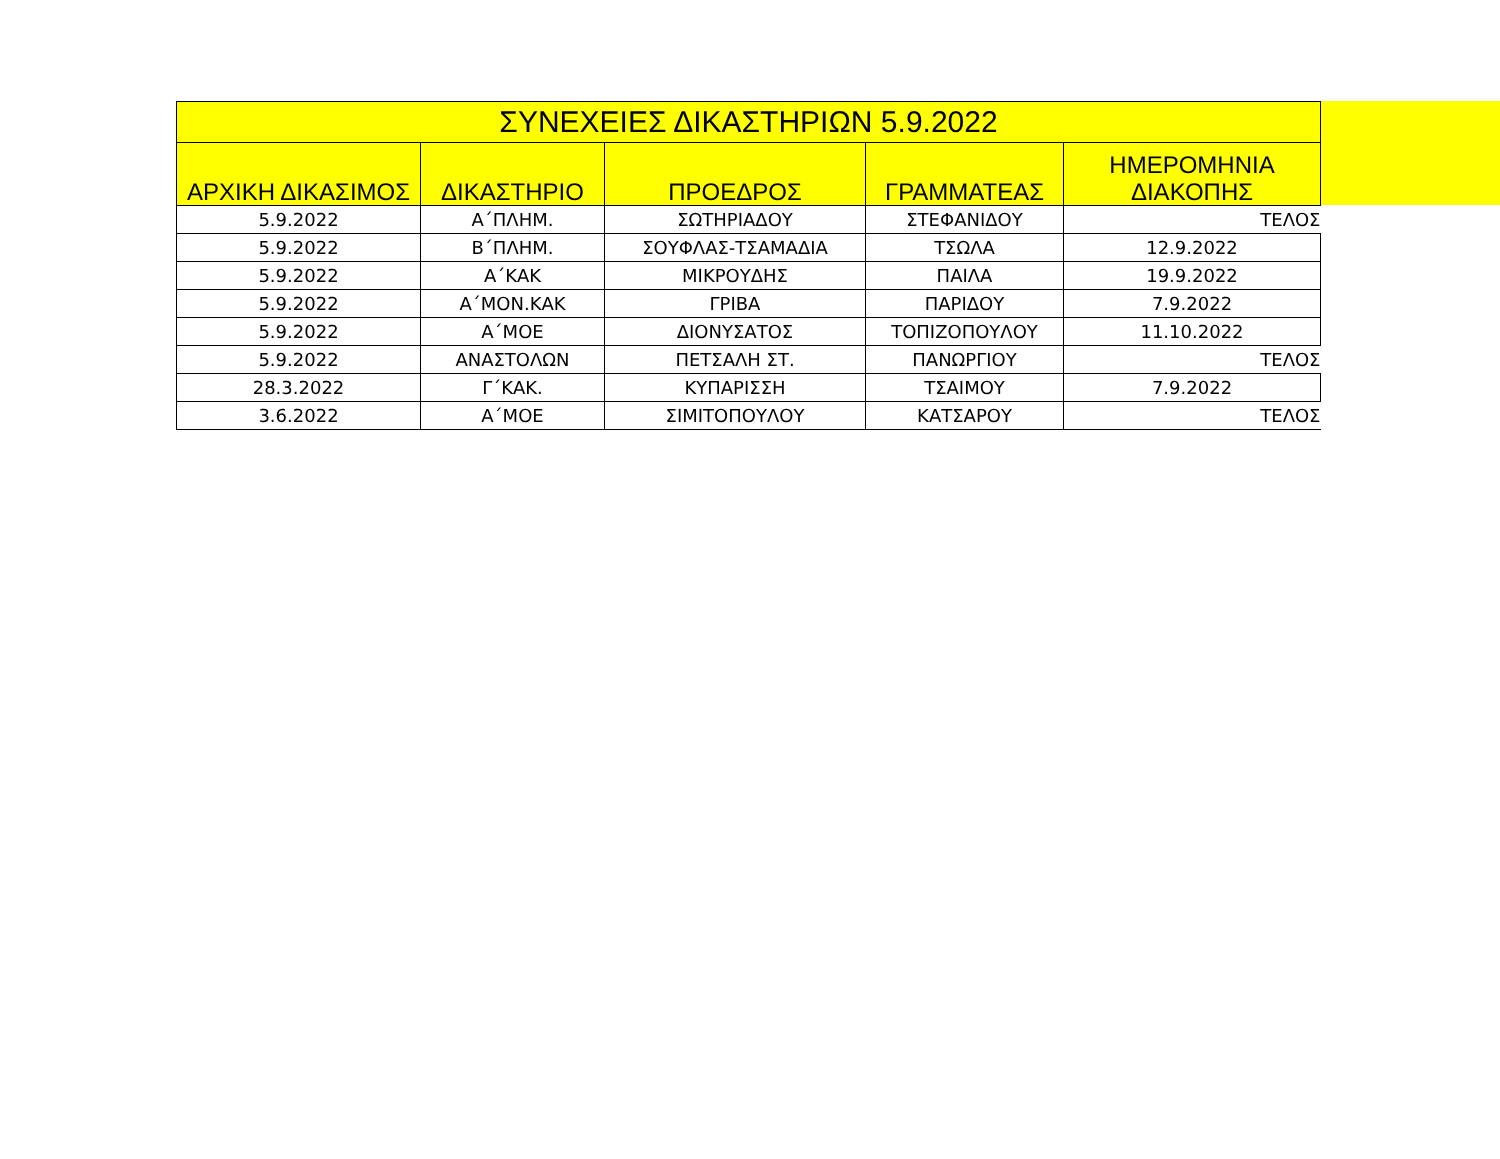| ΣΥΝΕΧΕΙΕΣ ΔΙΚΑΣΤΗΡΙΩΝ 5.9.2022 | | | | |
| --- | --- | --- | --- | --- |
| ΑΡΧΙΚΗ ΔΙΚΑΣΙΜΟΣ | ΔΙΚΑΣΤΗΡΙΟ | ΠΡΟΕΔΡΟΣ | ΓΡΑΜΜΑΤΕΑΣ | ΗΜΕΡΟΜΗΝΙΑ ΔΙΑΚΟΠΗΣ |
| 5.9.2022 | Α΄ΠΛΗΜ. | ΣΩΤΗΡΙΑΔΟΥ | ΣΤΕΦΑΝΙΔΟΥ | ΤΕΛΟΣ |
| 5.9.2022 | Β΄ΠΛΗΜ. | ΣΟΥΦΛΑΣ-ΤΣΑΜΑΔΙΑ | ΤΣΩΛΑ | 12.9.2022 |
| 5.9.2022 | Α΄ΚΑΚ | ΜΙΚΡΟΥΔΗΣ | ΠΑΙΛΑ | 19.9.2022 |
| 5.9.2022 | Α΄ΜΟΝ.ΚΑΚ | ΓΡΙΒΑ | ΠΑΡΙΔΟΥ | 7.9.2022 |
| 5.9.2022 | Α΄ΜΟΕ | ΔΙΟΝΥΣΑΤΟΣ | ΤΟΠΙΖΟΠΟΥΛΟΥ | 11.10.2022 |
| 5.9.2022 | ΑΝΑΣΤΟΛΩΝ | ΠΕΤΣΑΛΗ ΣΤ. | ΠΑΝΩΡΓΙΟΥ | ΤΕΛΟΣ |
| 28.3.2022 | Γ΄ΚΑΚ. | ΚΥΠΑΡΙΣΣΗ | ΤΣΑΙΜΟΥ | 7.9.2022 |
| 3.6.2022 | Α΄ΜΟΕ | ΣΙΜΙΤΟΠΟΥΛΟΥ | ΚΑΤΣΑΡΟΥ | ΤΕΛΟΣ |